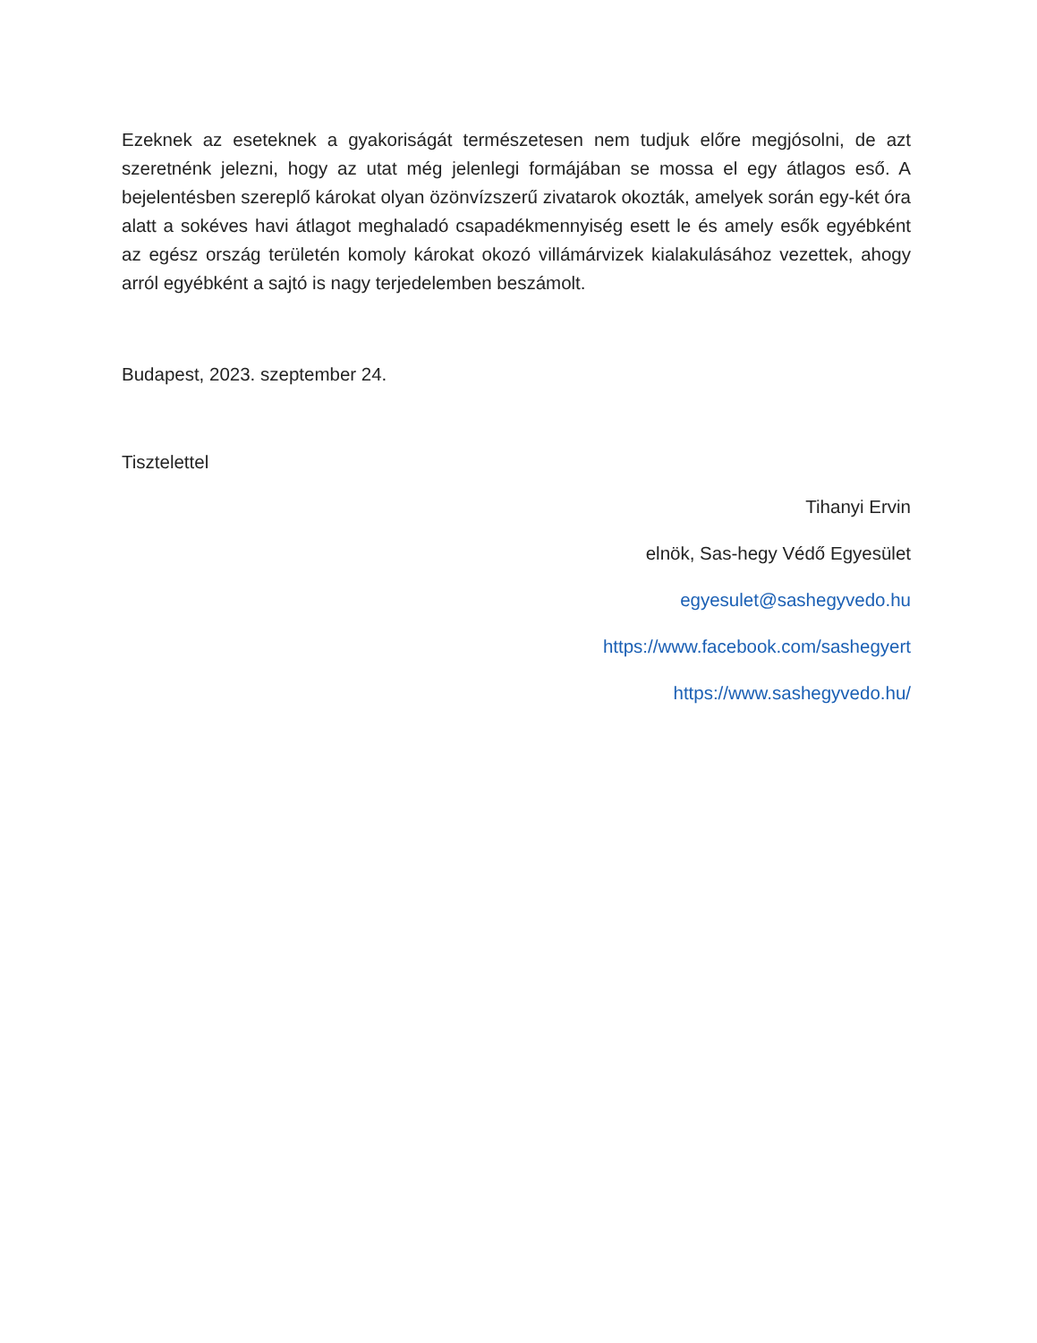Ezeknek az eseteknek a gyakoriságát természetesen nem tudjuk előre megjósolni, de azt szeretnénk jelezni, hogy az utat még jelenlegi formájában se mossa el egy átlagos eső. A bejelentésben szereplő károkat olyan özönvízszerű zivatarok okozták, amelyek során egy-két óra alatt a sokéves havi átlagot meghaladó csapadékmennyiség esett le és amely esők egyébként az egész ország területén komoly károkat okozó villámárvizek kialakulásához vezettek, ahogy arról egyébként a sajtó is nagy terjedelemben beszámolt.
Budapest, 2023. szeptember 24.
Tisztelettel
Tihanyi Ervin
elnök, Sas-hegy Védő Egyesület
egyesulet@sashegyvedo.hu
https://www.facebook.com/sashegyert
https://www.sashegyvedo.hu/